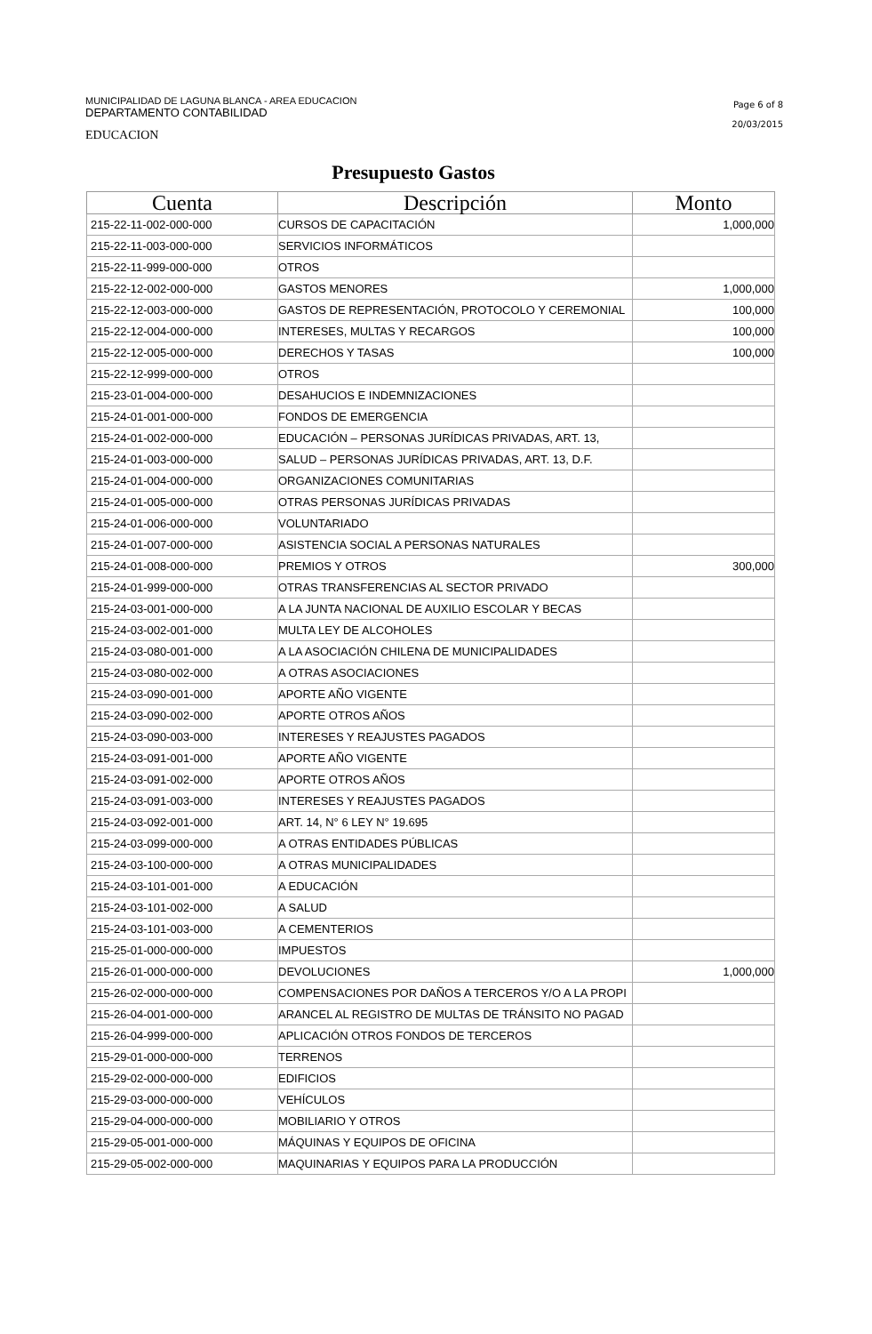MUNICIPALIDAD DE LAGUNA BLANCA - AREA EDUCACION
DEPARTAMENTO CONTABILIDAD
EDUCACION
Page 6 of 8
20/03/2015
Presupuesto Gastos
| Cuenta | Descripción | Monto |
| --- | --- | --- |
| 215-22-11-002-000-000 | CURSOS DE CAPACITACIÓN | 1,000,000 |
| 215-22-11-003-000-000 | SERVICIOS INFORMÁTICOS | |
| 215-22-11-999-000-000 | OTROS | |
| 215-22-12-002-000-000 | GASTOS MENORES | 1,000,000 |
| 215-22-12-003-000-000 | GASTOS DE REPRESENTACIÓN, PROTOCOLO Y CEREMONIAL | 100,000 |
| 215-22-12-004-000-000 | INTERESES, MULTAS Y RECARGOS | 100,000 |
| 215-22-12-005-000-000 | DERECHOS Y TASAS | 100,000 |
| 215-22-12-999-000-000 | OTROS | |
| 215-23-01-004-000-000 | DESAHUCIOS E INDEMNIZACIONES | |
| 215-24-01-001-000-000 | FONDOS DE EMERGENCIA | |
| 215-24-01-002-000-000 | EDUCACIÓN – PERSONAS JURÍDICAS PRIVADAS, ART. 13, | |
| 215-24-01-003-000-000 | SALUD – PERSONAS JURÍDICAS PRIVADAS, ART. 13, D.F. | |
| 215-24-01-004-000-000 | ORGANIZACIONES COMUNITARIAS | |
| 215-24-01-005-000-000 | OTRAS PERSONAS JURÍDICAS PRIVADAS | |
| 215-24-01-006-000-000 | VOLUNTARIADO | |
| 215-24-01-007-000-000 | ASISTENCIA SOCIAL A PERSONAS NATURALES | |
| 215-24-01-008-000-000 | PREMIOS Y OTROS | 300,000 |
| 215-24-01-999-000-000 | OTRAS TRANSFERENCIAS AL SECTOR PRIVADO | |
| 215-24-03-001-000-000 | A LA JUNTA NACIONAL DE AUXILIO ESCOLAR Y BECAS | |
| 215-24-03-002-001-000 | MULTA LEY DE ALCOHOLES | |
| 215-24-03-080-001-000 | A LA ASOCIACIÓN CHILENA DE MUNICIPALIDADES | |
| 215-24-03-080-002-000 | A OTRAS ASOCIACIONES | |
| 215-24-03-090-001-000 | APORTE AÑO VIGENTE | |
| 215-24-03-090-002-000 | APORTE OTROS AÑOS | |
| 215-24-03-090-003-000 | INTERESES Y REAJUSTES PAGADOS | |
| 215-24-03-091-001-000 | APORTE AÑO VIGENTE | |
| 215-24-03-091-002-000 | APORTE OTROS AÑOS | |
| 215-24-03-091-003-000 | INTERESES Y REAJUSTES PAGADOS | |
| 215-24-03-092-001-000 | ART. 14, N° 6 LEY N° 19.695 | |
| 215-24-03-099-000-000 | A OTRAS ENTIDADES PÚBLICAS | |
| 215-24-03-100-000-000 | A OTRAS MUNICIPALIDADES | |
| 215-24-03-101-001-000 | A EDUCACIÓN | |
| 215-24-03-101-002-000 | A SALUD | |
| 215-24-03-101-003-000 | A CEMENTERIOS | |
| 215-25-01-000-000-000 | IMPUESTOS | |
| 215-26-01-000-000-000 | DEVOLUCIONES | 1,000,000 |
| 215-26-02-000-000-000 | COMPENSACIONES POR DAÑOS A TERCEROS Y/O A LA PROPI | |
| 215-26-04-001-000-000 | ARANCEL AL REGISTRO DE MULTAS DE TRÁNSITO NO PAGAD | |
| 215-26-04-999-000-000 | APLICACIÓN OTROS FONDOS DE TERCEROS | |
| 215-29-01-000-000-000 | TERRENOS | |
| 215-29-02-000-000-000 | EDIFICIOS | |
| 215-29-03-000-000-000 | VEHÍCULOS | |
| 215-29-04-000-000-000 | MOBILIARIO Y OTROS | |
| 215-29-05-001-000-000 | MÁQUINAS Y EQUIPOS DE OFICINA | |
| 215-29-05-002-000-000 | MAQUINARIAS Y EQUIPOS PARA LA PRODUCCIÓN | |